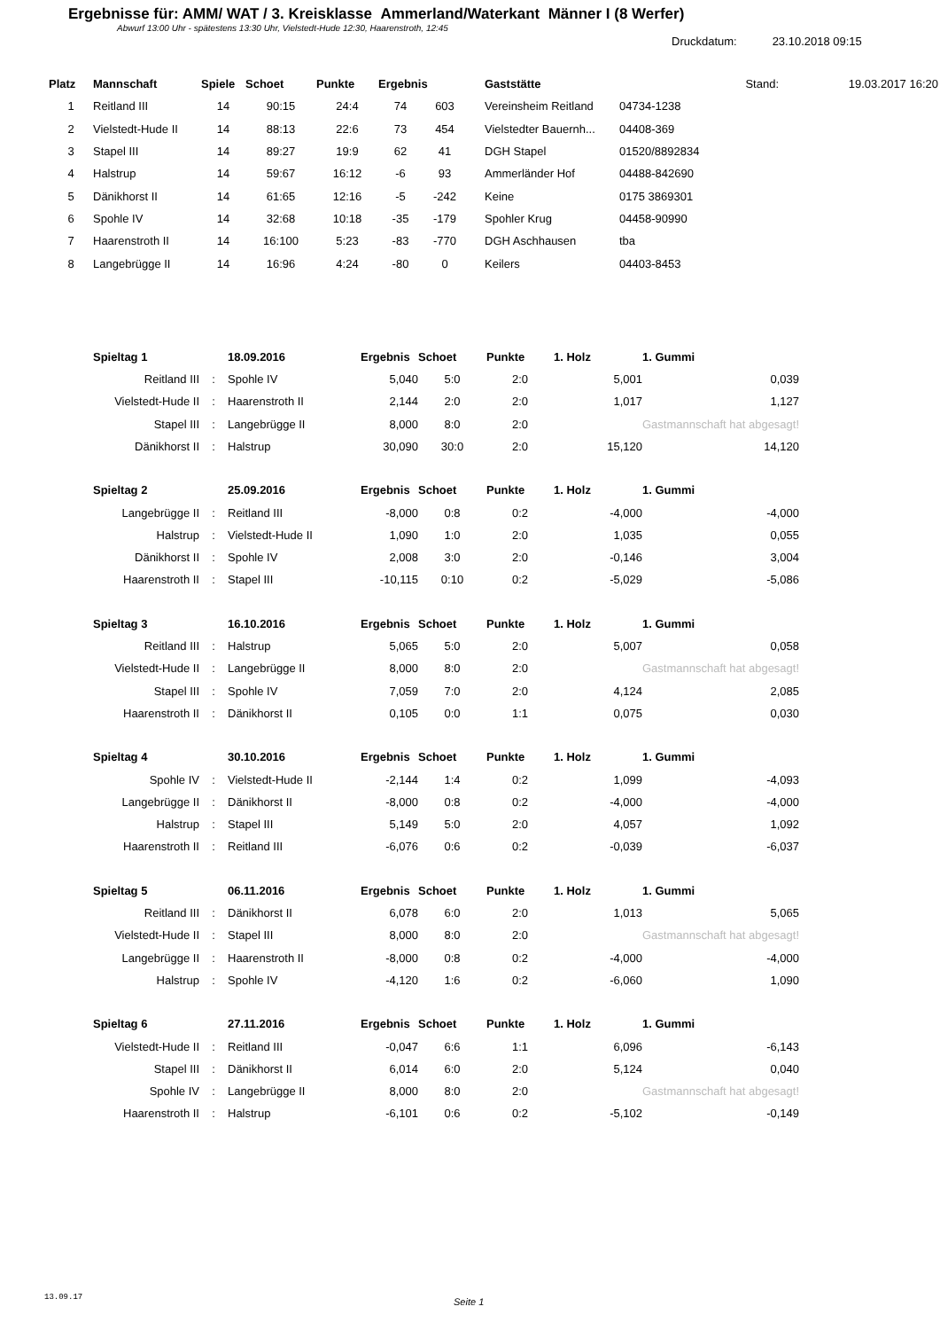Ergebnisse für: AMM/ WAT / 3. Kreisklasse Ammerland/Waterkant Männer I (8 Werfer)
Abwurf 13:00 Uhr - spätestens 13:30 Uhr, Vielstedt-Hude 12:30, Haarenstroth, 12:45
Druckdatum: 23.10.2018 09:15
| Platz | Mannschaft | Spiele | Schoet | Punkte | Ergebnis | | Gaststätte | Stand: | 19.03.2017 16:20 |
| --- | --- | --- | --- | --- | --- | --- | --- | --- | --- |
| 1 | Reitland III | 14 | 90:15 | 24:4 | 74 | 603 | Vereinsheim Reitland | 04734-1238 | |
| 2 | Vielstedt-Hude II | 14 | 88:13 | 22:6 | 73 | 454 | Vielstedter Bauernh... | 04408-369 | |
| 3 | Stapel III | 14 | 89:27 | 19:9 | 62 | 41 | DGH Stapel | 01520/8892834 | |
| 4 | Halstrup | 14 | 59:67 | 16:12 | -6 | 93 | Ammerländer Hof | 04488-842690 | |
| 5 | Dänikhorst II | 14 | 61:65 | 12:16 | -5 | -242 | Keine | 0175 3869301 | |
| 6 | Spohle IV | 14 | 32:68 | 10:18 | -35 | -179 | Spohler Krug | 04458-90990 | |
| 7 | Haarenstroth II | 14 | 16:100 | 5:23 | -83 | -770 | DGH Aschhausen | tba | |
| 8 | Langebrügge II | 14 | 16:96 | 4:24 | -80 | 0 | Keilers | 04403-8453 | |
| Spieltag 1 | | 18.09.2016 | Ergebnis | Schoet | Punkte | 1. Holz | 1. Gummi |
| --- | --- | --- | --- | --- | --- | --- | --- |
| Reitland III | : | Spohle IV | 5,040 | 5:0 | 2:0 | 5,001 | 0,039 |
| Vielstedt-Hude II | : | Haarenstroth II | 2,144 | 2:0 | 2:0 | 1,017 | 1,127 |
| Stapel III | : | Langebrügge II | 8,000 | 8:0 | 2:0 | | Gastmannschaft hat abgesagt! |
| Dänikhorst II | : | Halstrup | 30,090 | 30:0 | 2:0 | 15,120 | 14,120 |
| Spieltag 2 | | 25.09.2016 | Ergebnis | Schoet | Punkte | 1. Holz | 1. Gummi |
| Langebrügge II | : | Reitland III | -8,000 | 0:8 | 0:2 | -4,000 | -4,000 |
| Halstrup | : | Vielstedt-Hude II | 1,090 | 1:0 | 2:0 | 1,035 | 0,055 |
| Dänikhorst II | : | Spohle IV | 2,008 | 3:0 | 2:0 | -0,146 | 3,004 |
| Haarenstroth II | : | Stapel III | -10,115 | 0:10 | 0:2 | -5,029 | -5,086 |
| Spieltag 3 | | 16.10.2016 | Ergebnis | Schoet | Punkte | 1. Holz | 1. Gummi |
| Reitland III | : | Halstrup | 5,065 | 5:0 | 2:0 | 5,007 | 0,058 |
| Vielstedt-Hude II | : | Langebrügge II | 8,000 | 8:0 | 2:0 | | Gastmannschaft hat abgesagt! |
| Stapel III | : | Spohle IV | 7,059 | 7:0 | 2:0 | 4,124 | 2,085 |
| Haarenstroth II | : | Dänikhorst II | 0,105 | 0:0 | 1:1 | 0,075 | 0,030 |
| Spieltag 4 | | 30.10.2016 | Ergebnis | Schoet | Punkte | 1. Holz | 1. Gummi |
| Spohle IV | : | Vielstedt-Hude II | -2,144 | 1:4 | 0:2 | 1,099 | -4,093 |
| Langebrügge II | : | Dänikhorst II | -8,000 | 0:8 | 0:2 | -4,000 | -4,000 |
| Halstrup | : | Stapel III | 5,149 | 5:0 | 2:0 | 4,057 | 1,092 |
| Haarenstroth II | : | Reitland III | -6,076 | 0:6 | 0:2 | -0,039 | -6,037 |
| Spieltag 5 | | 06.11.2016 | Ergebnis | Schoet | Punkte | 1. Holz | 1. Gummi |
| Reitland III | : | Dänikhorst II | 6,078 | 6:0 | 2:0 | 1,013 | 5,065 |
| Vielstedt-Hude II | : | Stapel III | 8,000 | 8:0 | 2:0 | | Gastmannschaft hat abgesagt! |
| Langebrügge II | : | Haarenstroth II | -8,000 | 0:8 | 0:2 | -4,000 | -4,000 |
| Halstrup | : | Spohle IV | -4,120 | 1:6 | 0:2 | -6,060 | 1,090 |
| Spieltag 6 | | 27.11.2016 | Ergebnis | Schoet | Punkte | 1. Holz | 1. Gummi |
| Vielstedt-Hude II | : | Reitland III | -0,047 | 6:6 | 1:1 | 6,096 | -6,143 |
| Stapel III | : | Dänikhorst II | 6,014 | 6:0 | 2:0 | 5,124 | 0,040 |
| Spohle IV | : | Langebrügge II | 8,000 | 8:0 | 2:0 | | Gastmannschaft hat abgesagt! |
| Haarenstroth II | : | Halstrup | -6,101 | 0:6 | 0:2 | -5,102 | -0,149 |
13.09.17 Seite 1